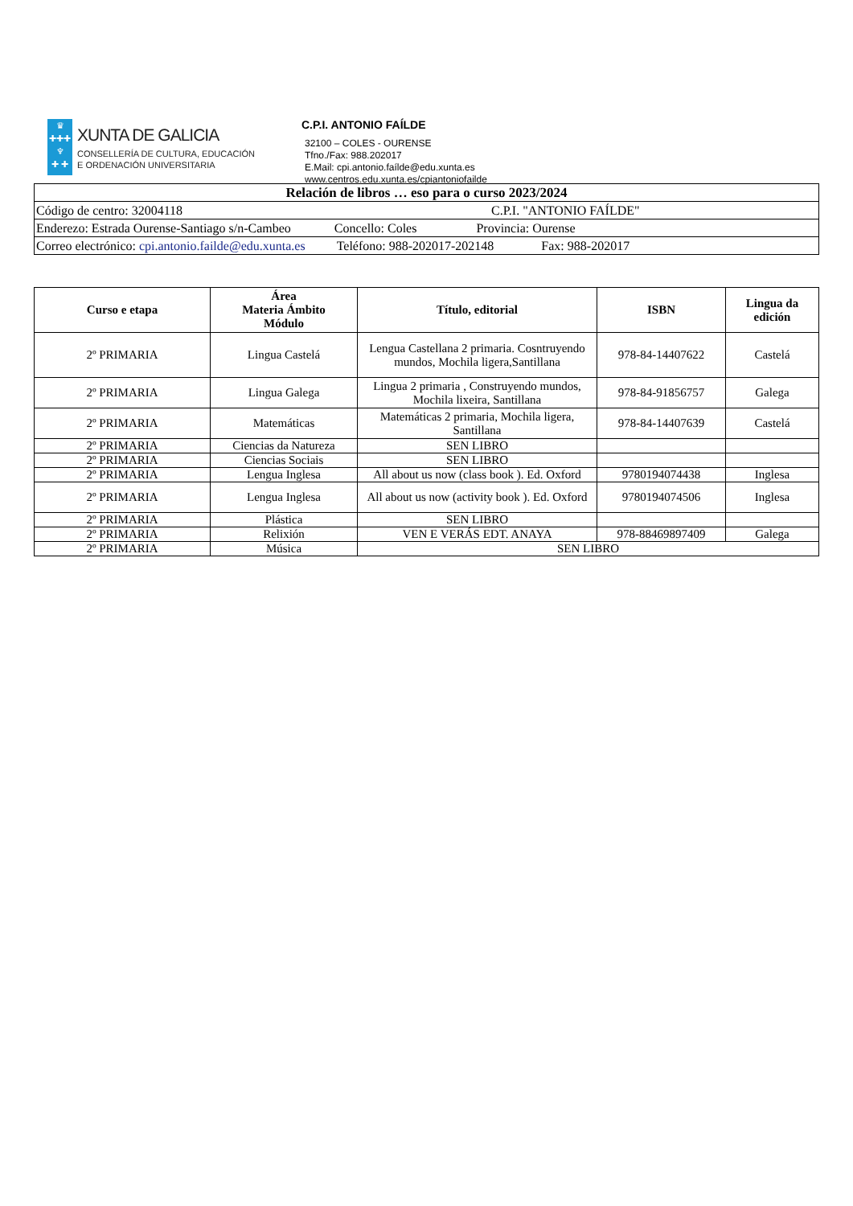♛
✚✚✚
♆
✚ ✚
XUNTA DE GALICIA
CONSELLERÍA DE CULTURA, EDUCACIÓN
E ORDENACIÓN UNIVERSITARIA
C.P.I. ANTONIO FAÍLDE
32100 – COLES - OURENSE
Tfno./Fax: 988.202017
E.Mail: cpi.antonio.faílde@edu.xunta.es
www.centros.edu.xunta.es/cpiantoniofailde
| Relación de libros … eso para o curso 2023/2024 |
| Código de centro: 32004118 C.P.I. "ANTONIO FAÍLDE" |
| Enderezo: Estrada Ourense-Santiago s/n-Cambeo Concello: Coles Provincia: Ourense |
| Correo electrónico: cpi.antonio.failde@edu.xunta.es Teléfono: 988-202017-202148 Fax: 988-202017 |
| Curso e etapa | Área Materia Ámbito Módulo | Título, editorial | ISBN | Lingua da edición |
| --- | --- | --- | --- | --- |
| 2º PRIMARIA | Lingua Castelá | Lengua Castellana 2 primaria. Cosntruyendo mundos, Mochila ligera,Santillana | 978-84-14407622 | Castelá |
| 2º PRIMARIA | Lingua Galega | Lingua 2 primaria , Construyendo mundos, Mochila lixeira, Santillana | 978-84-91856757 | Galega |
| 2º PRIMARIA | Matemáticas | Matemáticas 2 primaria, Mochila ligera, Santillana | 978-84-14407639 | Castelá |
| 2º PRIMARIA | Ciencias da Natureza | SEN LIBRO | | |
| 2º PRIMARIA | Ciencias Sociais | SEN LIBRO | | |
| 2º PRIMARIA | Lengua Inglesa | All about us now (class book ). Ed. Oxford | 9780194074438 | Inglesa |
| 2º PRIMARIA | Lengua Inglesa | All about us now (activity book ). Ed. Oxford | 9780194074506 | Inglesa |
| 2º PRIMARIA | Plástica | SEN LIBRO | | |
| 2º PRIMARIA | Relixión | VEN E VERÁS EDT. ANAYA | 978-88469897409 | Galega |
| 2º PRIMARIA | Música | SEN LIBRO | | |